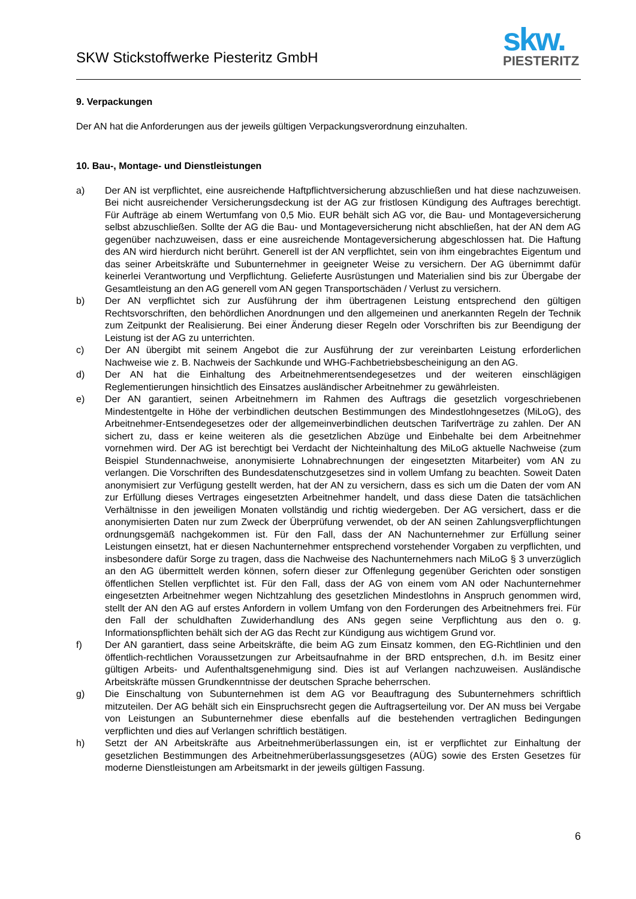SKW Stickstoffwerke Piesteritz GmbH
skw.
PIESTERITZ
9. Verpackungen
Der AN hat die Anforderungen aus der jeweils gültigen Verpackungsverordnung einzuhalten.
10. Bau-, Montage- und Dienstleistungen
a) Der AN ist verpflichtet, eine ausreichende Haftpflichtversicherung abzuschließen und hat diese nachzuweisen. Bei nicht ausreichender Versicherungsdeckung ist der AG zur fristlosen Kündigung des Auftrages berechtigt. Für Aufträge ab einem Wertumfang von 0,5 Mio. EUR behält sich AG vor, die Bau- und Montageversicherung selbst abzuschließen. Sollte der AG die Bau- und Montageversicherung nicht abschließen, hat der AN dem AG gegenüber nachzuweisen, dass er eine ausreichende Montageversicherung abgeschlossen hat. Die Haftung des AN wird hierdurch nicht berührt. Generell ist der AN verpflichtet, sein von ihm eingebrachtes Eigentum und das seiner Arbeitskräfte und Subunternehmer in geeigneter Weise zu versichern. Der AG übernimmt dafür keinerlei Verantwortung und Verpflichtung. Gelieferte Ausrüstungen und Materialien sind bis zur Übergabe der Gesamtleistung an den AG generell vom AN gegen Transportschäden / Verlust zu versichern.
b) Der AN verpflichtet sich zur Ausführung der ihm übertragenen Leistung entsprechend den gültigen Rechtsvorschriften, den behördlichen Anordnungen und den allgemeinen und anerkannten Regeln der Technik zum Zeitpunkt der Realisierung. Bei einer Änderung dieser Regeln oder Vorschriften bis zur Beendigung der Leistung ist der AG zu unterrichten.
c) Der AN übergibt mit seinem Angebot die zur Ausführung der zur vereinbarten Leistung erforderlichen Nachweise wie z. B. Nachweis der Sachkunde und WHG-Fachbetriebsbescheinigung an den AG.
d) Der AN hat die Einhaltung des Arbeitnehmerentsendegesetzes und der weiteren einschlägigen Reglementierungen hinsichtlich des Einsatzes ausländischer Arbeitnehmer zu gewährleisten.
e) Der AN garantiert, seinen Arbeitnehmern im Rahmen des Auftrags die gesetzlich vorgeschriebenen Mindestentgelte in Höhe der verbindlichen deutschen Bestimmungen des Mindestlohngesetzes (MiLoG), des Arbeitnehmer-Entsendegesetzes oder der allgemeinverbindlichen deutschen Tarifverträge zu zahlen. Der AN sichert zu, dass er keine weiteren als die gesetzlichen Abzüge und Einbehalte bei dem Arbeitnehmer vornehmen wird. Der AG ist berechtigt bei Verdacht der Nichteinhaltung des MiLoG aktuelle Nachweise (zum Beispiel Stundennachweise, anonymisierte Lohnabrechnungen der eingesetzten Mitarbeiter) vom AN zu verlangen. Die Vorschriften des Bundesdatenschutzgesetzes sind in vollem Umfang zu beachten. Soweit Daten anonymisiert zur Verfügung gestellt werden, hat der AN zu versichern, dass es sich um die Daten der vom AN zur Erfüllung dieses Vertrages eingesetzten Arbeitnehmer handelt, und dass diese Daten die tatsächlichen Verhältnisse in den jeweiligen Monaten vollständig und richtig wiedergeben. Der AG versichert, dass er die anonymisierten Daten nur zum Zweck der Überprüfung verwendet, ob der AN seinen Zahlungsverpflichtungen ordnungsgemäß nachgekommen ist. Für den Fall, dass der AN Nachunternehmer zur Erfüllung seiner Leistungen einsetzt, hat er diesen Nachunternehmer entsprechend vorstehender Vorgaben zu verpflichten, und insbesondere dafür Sorge zu tragen, dass die Nachweise des Nachunternehmers nach MiLoG § 3 unverzüglich an den AG übermittelt werden können, sofern dieser zur Offenlegung gegenüber Gerichten oder sonstigen öffentlichen Stellen verpflichtet ist. Für den Fall, dass der AG von einem vom AN oder Nachunternehmer eingesetzten Arbeitnehmer wegen Nichtzahlung des gesetzlichen Mindestlohns in Anspruch genommen wird, stellt der AN den AG auf erstes Anfordern in vollem Umfang von den Forderungen des Arbeitnehmers frei. Für den Fall der schuldhaften Zuwiderhandlung des ANs gegen seine Verpflichtung aus den o. g. Informationspflichten behält sich der AG das Recht zur Kündigung aus wichtigem Grund vor.
f) Der AN garantiert, dass seine Arbeitskräfte, die beim AG zum Einsatz kommen, den EG-Richtlinien und den öffentlich-rechtlichen Voraussetzungen zur Arbeitsaufnahme in der BRD entsprechen, d.h. im Besitz einer gültigen Arbeits- und Aufenthaltsgenehmigung sind. Dies ist auf Verlangen nachzuweisen. Ausländische Arbeitskräfte müssen Grundkenntnisse der deutschen Sprache beherrschen.
g) Die Einschaltung von Subunternehmen ist dem AG vor Beauftragung des Subunternehmers schriftlich mitzuteilen. Der AG behält sich ein Einspruchsrecht gegen die Auftragserteilung vor. Der AN muss bei Vergabe von Leistungen an Subunternehmer diese ebenfalls auf die bestehenden vertraglichen Bedingungen verpflichten und dies auf Verlangen schriftlich bestätigen.
h) Setzt der AN Arbeitskräfte aus Arbeitnehmerüberlassungen ein, ist er verpflichtet zur Einhaltung der gesetzlichen Bestimmungen des Arbeitnehmerüberlassungsgesetzes (AÜG) sowie des Ersten Gesetzes für moderne Dienstleistungen am Arbeitsmarkt in der jeweils gültigen Fassung.
6